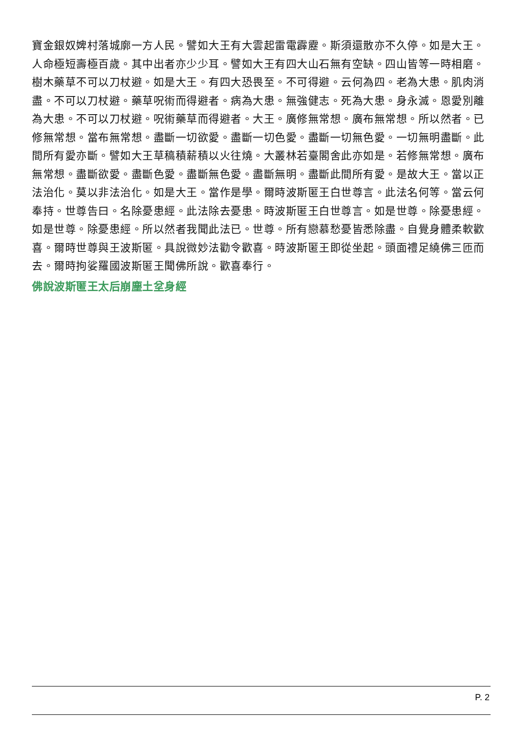寶金銀奴婢村落城廓一方人民。譬如大王有大雲起雷電霹靂。斯須還散亦不久停。如是大王。人命極短壽極百歲。其中出者亦少少耳。譬如大王有四大山石無有空缺。四山皆等一時相磨。樹木藥草不可以刀杖避。如是大王。有四大恐畏至。不可得避。云何為四。老為大患。肌肉消盡。不可以刀杖避。藥草呪術而得避者。病為大患。無強健志。死為大患。身永滅。恩愛別離為大患。不可以刀杖避。呪術藥草而得避者。大王。廣修無常想。廣布無常想。所以然者。已修無常想。當布無常想。盡斷一切欲愛。盡斷一切色愛。盡斷一切無色愛。一切無明盡斷。此間所有愛亦斷。譬如大王草稿積薪積以火往燒。大叢林若臺閣舍此亦如是。若修無常想。廣布無常想。盡斷欲愛。盡斷色愛。盡斷無色愛。盡斷無明。盡斷此間所有愛。是故大王。當以正法治化。莫以非法治化。如是大王。當作是學。爾時波斯匿王白世尊言。此法名何等。當云何奉持。世尊告曰。名除憂患經。此法除去憂患。時波斯匿王白世尊言。如是世尊。除憂患經。如是世尊。除憂患經。所以然者我聞此法已。世尊。所有戀慕愁憂皆悉除盡。自覺身體柔軟歡喜。爾時世尊與王波斯匿。具說微妙法勸令歡喜。時波斯匿王即從坐起。頭面禮足繞佛三匝而去。爾時拘娑羅國波斯匿王聞佛所說。歡喜奉行。
佛說波斯匿王太后崩塵土坌身經
P. 2